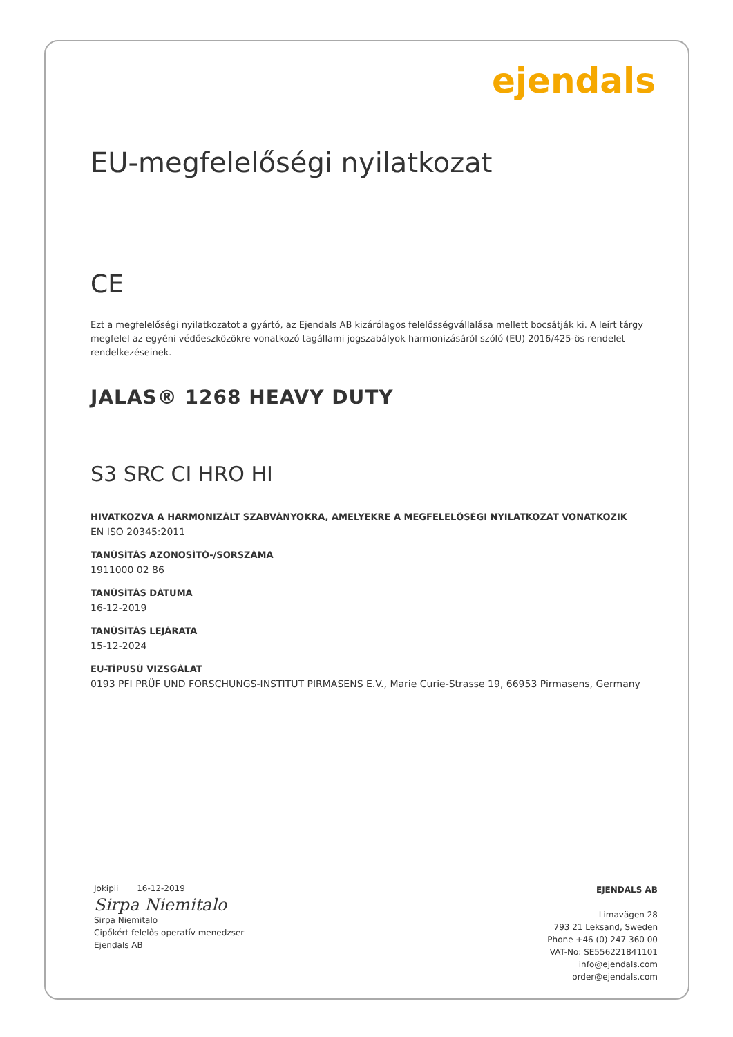ejendals
EU-megfelelőségi nyilatkozat
CE
Ezt a megfelelőségi nyilatkozatot a gyártó, az Ejendals AB kizárólagos felelősségvállalása mellett bocsátják ki. A leírt tárgy megfelel az egyéni védőeszközökre vonatkozó tagállami jogszabályok harmonizásáról szóló (EU) 2016/425-ös rendelet rendelkezéseinek.
JALAS® 1268 HEAVY DUTY
S3 SRC CI HRO HI
HIVATKOZVA A HARMONIZÁLT SZABVÁNYOKRA, AMELYEKRE A MEGFELELŐSÉGI NYILATKOZAT VONATKOZIK
EN ISO 20345:2011
TANÚSÍTÁS AZONOSÍTÓ-/SORSZÁMA
1911000 02 86
TANÚSÍTÁS DÁTUMA
16-12-2019
TANÚSÍTÁS LEJÁRATA
15-12-2024
EU-TÍPUSÚ VIZSGÁLAT
0193 PFI PRÜF UND FORSCHUNGS-INSTITUT PIRMASENS E.V., Marie Curie-Strasse 19, 66953 Pirmasens, Germany
Jokipii 16-12-2019
Sirpa Niemitalo
Sirpa Niemitalo
Cipőkért felelős operatív menedzser
Ejendals AB
EJENDALS AB
Limavägen 28
793 21 Leksand, Sweden
Phone +46 (0) 247 360 00
VAT-No: SE556221841101
info@ejendals.com
order@ejendals.com